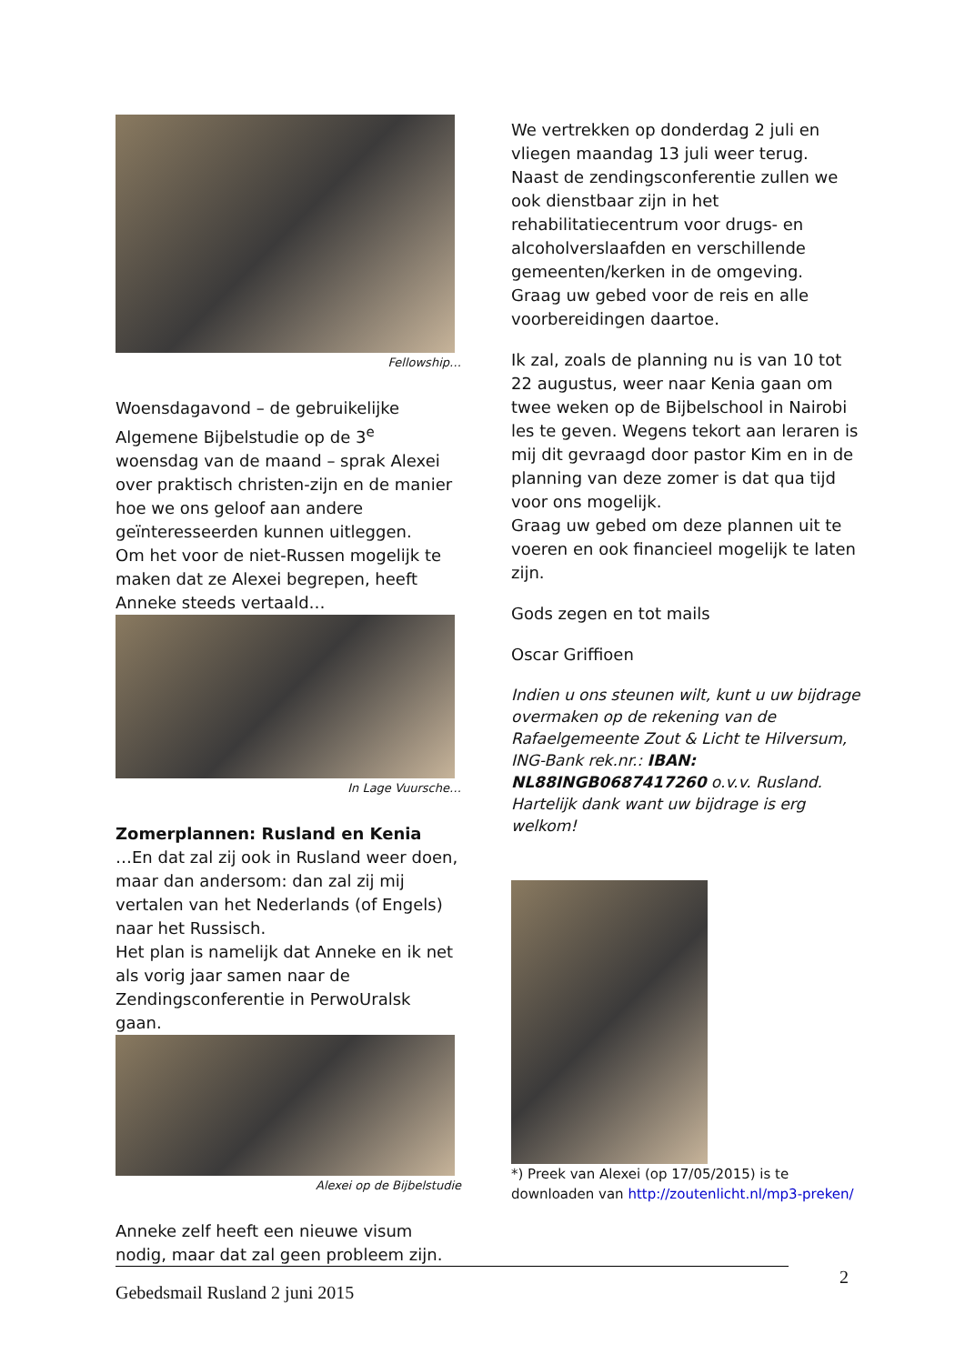Fellowship…
Woensdagavond – de gebruikelijke Algemene Bijbelstudie op de 3<sup>e</sup> woensdag van de maand – sprak Alexei over praktisch christen-zijn en de manier hoe we ons geloof aan andere geïnteresseerden kunnen uitleggen.
Om het voor de niet-Russen mogelijk te maken dat ze Alexei begrepen, heeft Anneke steeds vertaald…
In Lage Vuursche…
Zomerplannen: Rusland en Kenia
…En dat zal zij ook in Rusland weer doen, maar dan andersom: dan zal zij mij vertalen van het Nederlands (of Engels) naar het Russisch.
Het plan is namelijk dat Anneke en ik net als vorig jaar samen naar de Zendingsconferentie in PerwoUralsk gaan.
Alexei op de Bijbelstudie
Anneke zelf heeft een nieuwe visum nodig, maar dat zal geen probleem zijn.
We vertrekken op donderdag 2 juli en vliegen maandag 13 juli weer terug.
Naast de zendingsconferentie zullen we ook dienstbaar zijn in het rehabilitatiecentrum voor drugs- en alcoholverslaafden en verschillende gemeenten/kerken in de omgeving.
Graag uw gebed voor de reis en alle voorbereidingen daartoe.
Ik zal, zoals de planning nu is van 10 tot 22 augustus, weer naar Kenia gaan om twee weken op de Bijbelschool in Nairobi les te geven. Wegens tekort aan leraren is mij dit gevraagd door pastor Kim en in de planning van deze zomer is dat qua tijd voor ons mogelijk.
Graag uw gebed om deze plannen uit te voeren en ook financieel mogelijk te laten zijn.
Gods zegen en tot mails
Oscar Griffioen
Indien u ons steunen wilt, kunt u uw bijdrage overmaken op de rekening van de Rafaelgemeente Zout & Licht te Hilversum, ING-Bank rek.nr.: IBAN: NL88INGB0687417260 o.v.v. Rusland.
Hartelijk dank want uw bijdrage is erg welkom!
*) Preek van Alexei (op 17/05/2015) is te downloaden van http://zoutenlicht.nl/mp3-preken/
2
Gebedsmail Rusland 2 juni 2015